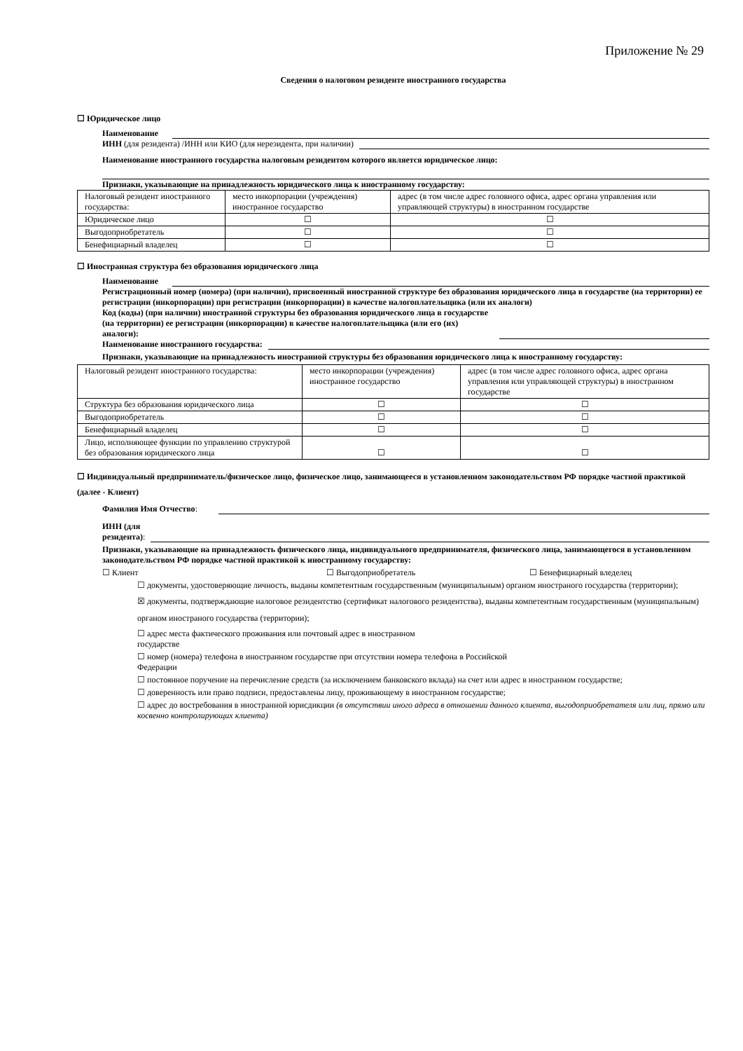Приложение № 29
Сведения о налоговом резиденте иностранного государства
☐ Юридическое лицо
Наименование
ИНН (для резидента) /ИНН или КИО (для нерезидента, при наличии)
Наименование иностранного государства налоговым резидентом которого является юридическое лицо:
Признаки, указывающие на принадлежность юридического лица к иностранному государству:
| Налоговый резидент иностранного государства: | место инкорпорации (учреждения) иностранное государство | адрес (в том числе адрес головного офиса, адрес органа управления или управляющей структуры) в иностранном государстве |
| Юридическое лицо | ☐ | ☐ |
| Выгодоприобретатель | ☐ | ☐ |
| Бенефициарный владелец | ☐ | ☐ |
☐ Иностранная структура без образования юридического лица
Наименование
Регистрационный номер (номера) (при наличии), присвоенный иностранной структуре без образования юридического лица в государстве (на территории) ее регистрации (инкорпорации) при регистрации (инкорпорации) в качестве налогоплательщика (или их аналоги)
Код (коды) (при наличии) иностранной структуры без образования юридического лица в государстве (на территории) ее регистрации (инкорпорации) в качестве налогоплательщика (или его (их) аналоги):
Наименование иностранного государства:
Признаки, указывающие на принадлежность иностранной структуры без образования юридического лица к иностранному государству:
| Налоговый резидент иностранного государства: | место инкорпорации (учреждения) иностранное государство | адрес (в том числе адрес головного офиса, адрес органа управления или управляющей структуры) в иностранном государстве |
| Структура без образования юридического лица | ☐ | ☐ |
| Выгодоприобретатель | ☐ | ☐ |
| Бенефициарный владелец | ☐ | ☐ |
| Лицо, исполняющее функции по управлению структурой без образования юридического лица | ☐ | ☐ |
☐ Индивидуальный предприниматель/физическое лицо, физическое лицо, занимающееся в установленном законодательством РФ порядке частной практикой (далее - Клиент)
Фамилия Имя Отчество:
ИНН (для
резидента):
Признаки, указывающие на принадлежность физического лица, индивидуального предпринимателя, физического лица, занимающегося в установленном законодательством РФ порядке частной практикой к иностранному государству:
☐ Клиент ☐ Выгодоприобретатель ☐ Бенефициарный вледелец
☐ документы, удостоверяющие личность, выданы компетентным государственным (муниципальным) органом иностраного государства (территории);
☒ документы, подтверждающие налоговое резидентство (сертификат налогового резидентства), выданы компетентным государственным (муниципальным) органом иностраного государства (территории);
☐ адрес места фактического проживания или почтовый адрес в иностранном
государстве
☐ номер (номера) телефона в иностранном государстве при отсутствии номера телефона в Российской
Федерации
☐ постоянное поручение на перечисление средств (за исключением банковского вклада) на счет или адрес в иностранном государстве;
☐ доверенность или право подписи, предоставлены лицу, проживающему в иностранном государстве;
☐ адрес до востребования в иностранной юрисдикции (в отсутствии иного адреса в отношении данного клиента, выгодоприобретателя или лиц, прямо или косвенно контролирующих клиента)